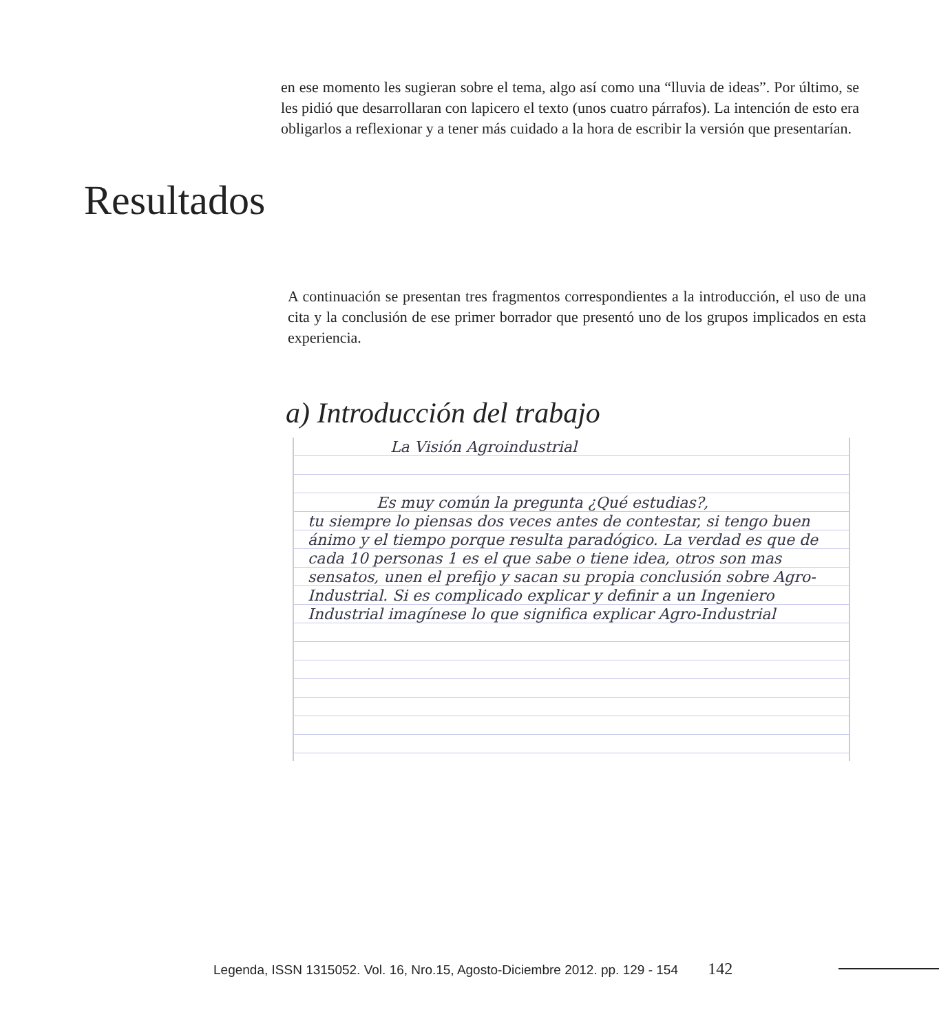en ese momento les sugieran sobre el tema, algo así como una “lluvia de ideas”. Por último, se les pidió que desarrollaran con lapicero el texto (unos cuatro párrafos). La intención de esto era obligarlos a reflexionar y a tener más cuidado a la hora de escribir la versión que presentarían.
Resultados
A continuación se presentan tres fragmentos correspondientes a la introducción, el uso de una cita y la conclusión de ese primer borrador que presentó uno de los grupos implicados en esta experiencia.
a) Introducción del trabajo
La Visión Agroindustrial
Es muy común la pregunta ¿Qué estudias?,
tu siempre lo piensas dos veces antes de contestar, si tengo buen ánimo y el tiempo porque resulta paradógico. La verdad es que de cada 10 personas 1 es el que sabe o tiene idea, otros son mas sensatos, unen el prefijo y sacan su propia conclusión sobre Agro-Industrial. Si es complicado explicar y definir a un Ingeniero Industrial imagínese lo que significa explicar Agro-Industrial
Legenda, ISSN 1315052. Vol. 16, Nro.15, Agosto-Diciembre 2012. pp. 129 - 154 142